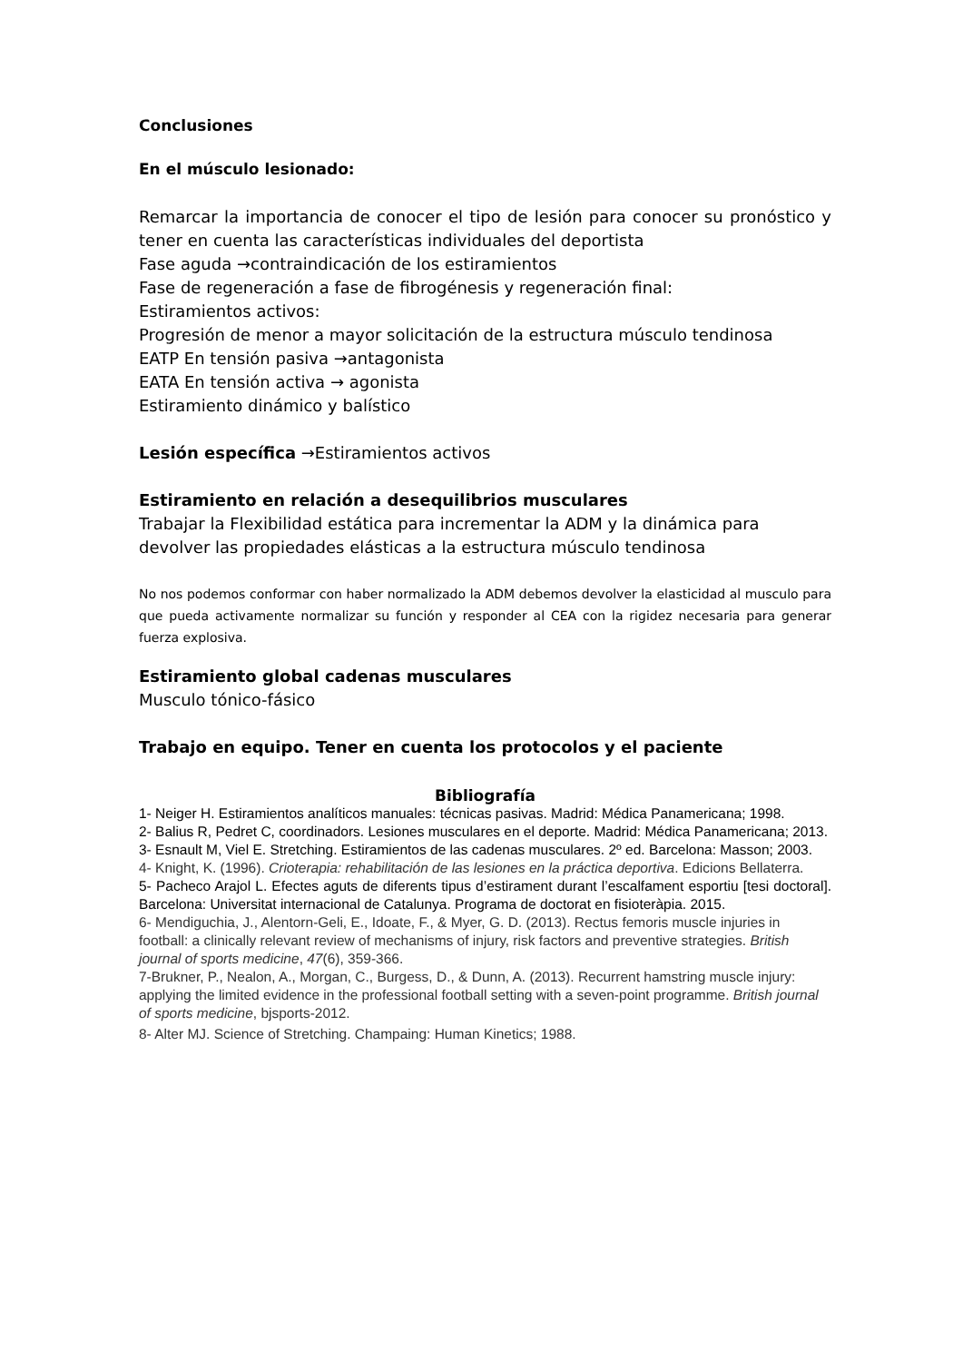Conclusiones
En el músculo lesionado:
Remarcar la importancia de conocer el tipo de lesión para conocer su pronóstico y tener en cuenta las características individuales del deportista
Fase aguda →contraindicación de los estiramientos
Fase de regeneración a fase de fibrogénesis y regeneración final:
Estiramientos activos:
Progresión de menor a mayor solicitación de la estructura músculo tendinosa
EATP En tensión pasiva →antagonista
EATA En tensión activa → agonista
Estiramiento dinámico y balístico
Lesión específica →Estiramientos activos
Estiramiento en relación a desequilibrios musculares
Trabajar la Flexibilidad estática para incrementar la ADM y la dinámica para devolver las propiedades elásticas a la estructura músculo tendinosa
No nos podemos conformar con haber normalizado la ADM debemos devolver la elasticidad al musculo para que pueda activamente normalizar su función y responder al CEA con la rigidez necesaria para generar fuerza explosiva.
Estiramiento global cadenas musculares
Musculo tónico-fásico
Trabajo en equipo. Tener en cuenta los protocolos y el paciente
Bibliografía
1- Neiger H. Estiramientos analíticos manuales: técnicas pasivas. Madrid: Médica Panamericana; 1998.
2- Balius R, Pedret C, coordinadors. Lesiones musculares en el deporte. Madrid: Médica Panamericana; 2013.
3- Esnault M, Viel E. Stretching. Estiramientos de las cadenas musculares. 2º ed. Barcelona: Masson; 2003.
4- Knight, K. (1996). Crioterapia: rehabilitación de las lesiones en la práctica deportiva. Edicions Bellaterra.
5- Pacheco Arajol L. Efectes aguts de diferents tipus d’estirament durant l’escalfament esportiu [tesi doctoral]. Barcelona: Universitat internacional de Catalunya. Programa de doctorat en fisioteràpia. 2015.
6- Mendiguchia, J., Alentorn-Geli, E., Idoate, F., & Myer, G. D. (2013). Rectus femoris muscle injuries in football: a clinically relevant review of mechanisms of injury, risk factors and preventive strategies. British journal of sports medicine, 47(6), 359-366.
7-Brukner, P., Nealon, A., Morgan, C., Burgess, D., & Dunn, A. (2013). Recurrent hamstring muscle injury: applying the limited evidence in the professional football setting with a seven-point programme. British journal of sports medicine, bjsports-2012.
8- Alter MJ. Science of Stretching. Champaing: Human Kinetics; 1988.